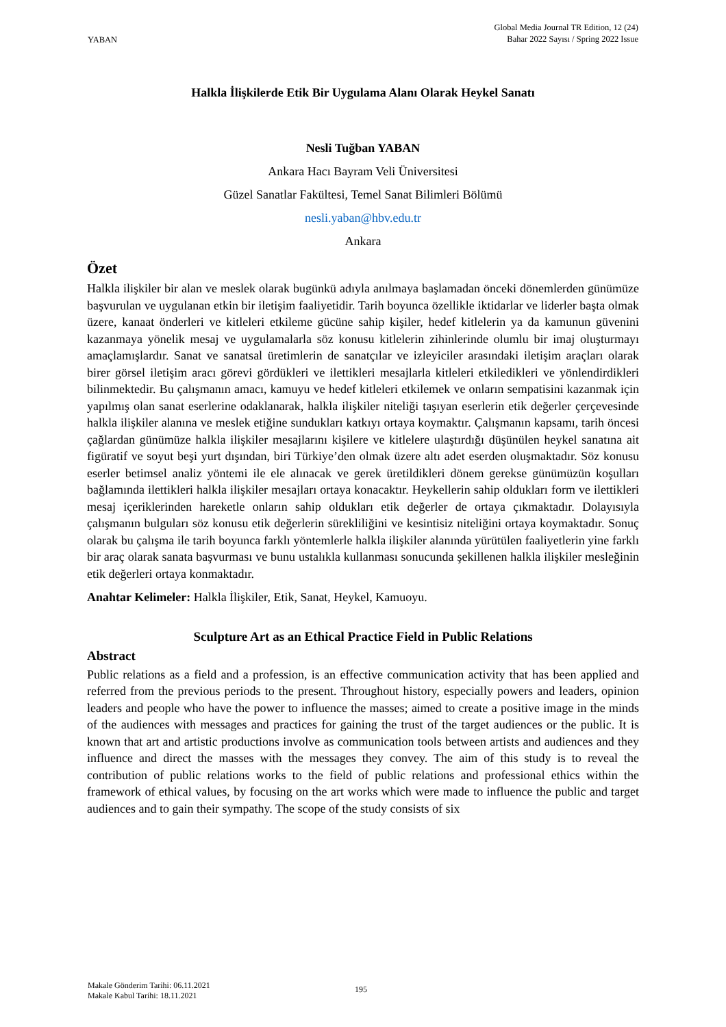YABAN
Global Media Journal TR Edition, 12 (24)
Bahar 2022 Sayısı / Spring 2022 Issue
Halkla İlişkilerde Etik Bir Uygulama Alanı Olarak Heykel Sanatı
Nesli Tuğban YABAN
Ankara Hacı Bayram Veli Üniversitesi
Güzel Sanatlar Fakültesi, Temel Sanat Bilimleri Bölümü
nesli.yaban@hbv.edu.tr
Ankara
Özet
Halkla ilişkiler bir alan ve meslek olarak bugünkü adıyla anılmaya başlamadan önceki dönemlerden günümüze başvurulan ve uygulanan etkin bir iletişim faaliyetidir. Tarih boyunca özellikle iktidarlar ve liderler başta olmak üzere, kanaat önderleri ve kitleleri etkileme gücüne sahip kişiler, hedef kitlelerin ya da kamunun güvenini kazanmaya yönelik mesaj ve uygulamalarla söz konusu kitlelerin zihinlerinde olumlu bir imaj oluşturmayı amaçlamışlardır. Sanat ve sanatsal üretimlerin de sanatçılar ve izleyiciler arasındaki iletişim araçları olarak birer görsel iletişim aracı görevi gördükleri ve ilettikleri mesajlarla kitleleri etkiledikleri ve yönlendirdikleri bilinmektedir. Bu çalışmanın amacı, kamuyu ve hedef kitleleri etkilemek ve onların sempatisini kazanmak için yapılmış olan sanat eserlerine odaklanarak, halkla ilişkiler niteliği taşıyan eserlerin etik değerler çerçevesinde halkla ilişkiler alanına ve meslek etiğine sundukları katkıyı ortaya koymaktır. Çalışmanın kapsamı, tarih öncesi çağlardan günümüze halkla ilişkiler mesajlarını kişilere ve kitlelere ulaştırdığı düşünülen heykel sanatına ait figüratif ve soyut beşi yurt dışından, biri Türkiye’den olmak üzere altı adet eserden oluşmaktadır. Söz konusu eserler betimsel analiz yöntemi ile ele alınacak ve gerek üretildikleri dönem gerekse günümüzün koşulları bağlamında ilettikleri halkla ilişkiler mesajları ortaya konacaktır. Heykellerin sahip oldukları form ve ilettikleri mesaj içeriklerinden hareketle onların sahip oldukları etik değerler de ortaya çıkmaktadır. Dolayısıyla çalışmanın bulguları söz konusu etik değerlerin sürekliliğini ve kesintisiz niteliğini ortaya koymaktadır. Sonuç olarak bu çalışma ile tarih boyunca farklı yöntemlerle halkla ilişkiler alanında yürütülen faaliyetlerin yine farklı bir araç olarak sanata başvurması ve bunu ustalıkla kullanması sonucunda şekillenen halkla ilişkiler mesleğinin etik değerleri ortaya konmaktadır.
Anahtar Kelimeler: Halkla İlişkiler, Etik, Sanat, Heykel, Kamuoyu.
Sculpture Art as an Ethical Practice Field in Public Relations
Abstract
Public relations as a field and a profession, is an effective communication activity that has been applied and referred from the previous periods to the present. Throughout history, especially powers and leaders, opinion leaders and people who have the power to influence the masses; aimed to create a positive image in the minds of the audiences with messages and practices for gaining the trust of the target audiences or the public. It is known that art and artistic productions involve as communication tools between artists and audiences and they influence and direct the masses with the messages they convey. The aim of this study is to reveal the contribution of public relations works to the field of public relations and professional ethics within the framework of ethical values, by focusing on the art works which were made to influence the public and target audiences and to gain their sympathy. The scope of the study consists of six
Makale Gönderim Tarihi: 06.11.2021
Makale Kabul Tarihi: 18.11.2021
195